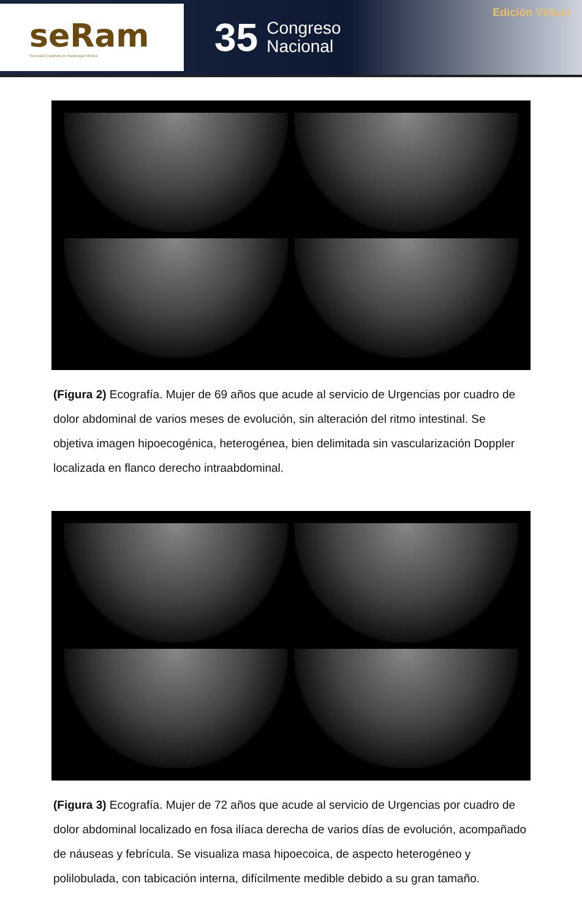seRam
Sociedad Española de Radiología Médica
35
Congreso
Nacional
Edición Virtual
(Figura 2) Ecografía. Mujer de 69 años que acude al servicio de Urgencias por cuadro de dolor abdominal de varios meses de evolución, sin alteración del ritmo intestinal. Se objetiva imagen hipoecogénica, heterogénea, bien delimitada sin vascularización Doppler localizada en flanco derecho intraabdominal.
(Figura 3) Ecografía. Mujer de 72 años que acude al servicio de Urgencias por cuadro de dolor abdominal localizado en fosa ilíaca derecha de varios días de evolución, acompañado de náuseas y febrícula. Se visualiza masa hipoecoica, de aspecto heterogéneo y polilobulada, con tabicación interna, difícilmente medible debido a su gran tamaño.